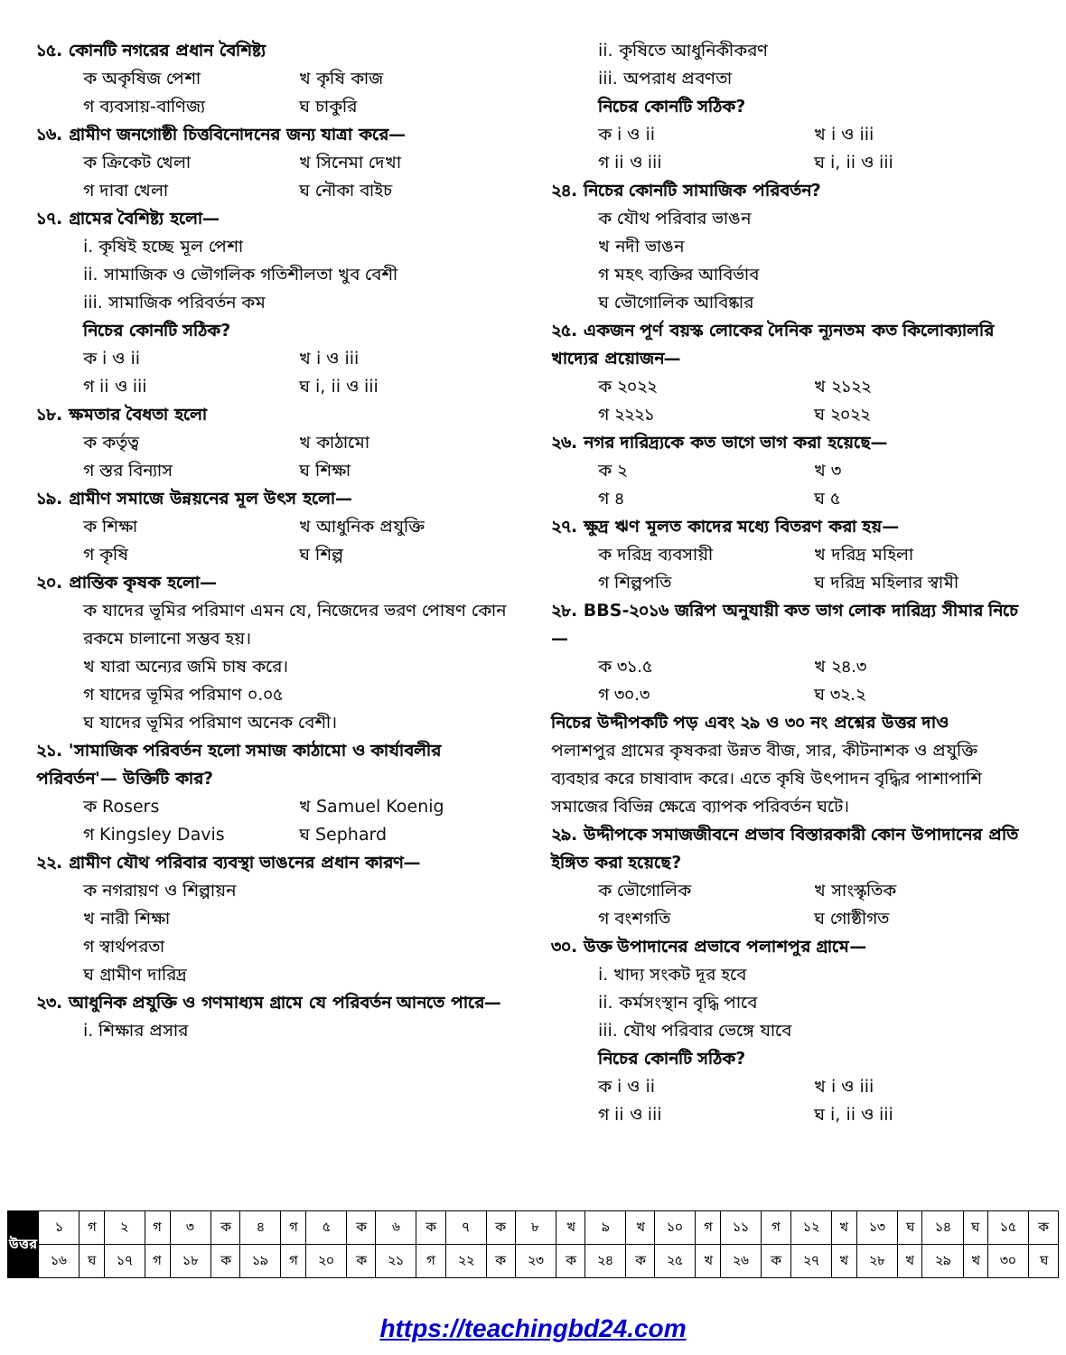১৫. কোনটি নগরের প্রধান বৈশিষ্ট্য
ক অকৃষিজ পেশা খ কৃষি কাজ
গ ব্যবসায়-বাণিজ্য ঘ চাকুরি
১৬. গ্রামীণ জনগোষ্ঠী চিত্তবিনোদনের জন্য যাত্রা করে—
ক ক্রিকেট খেলা খ সিনেমা দেখা
গ দাবা খেলা ঘ নৌকা বাইচ
১৭. গ্রামের বৈশিষ্ট্য হলো—
i. কৃষিই হচ্ছে মূল পেশা
ii. সামাজিক ও ভৌগলিক গতিশীলতা খুব বেশী
iii. সামাজিক পরিবর্তন কম
নিচের কোনটি সঠিক?
ক i ও ii খ i ও iii
গ ii ও iii ঘ i, ii ও iii
১৮. ক্ষমতার বৈধতা হলো
ক কর্তৃত্ব খ কাঠামো
গ স্তর বিন্যাস ঘ শিক্ষা
১৯. গ্রামীণ সমাজে উন্নয়নের মূল উৎস হলো—
ক শিক্ষা খ আধুনিক প্রযুক্তি
গ কৃষি ঘ শিল্প
২০. প্রান্তিক কৃষক হলো—
ক যাদের ভূমির পরিমাণ এমন যে, নিজেদের ভরণ পোষণ কোন রকমে চালানো সম্ভব হয়।
খ যারা অন্যের জমি চাষ করে।
গ যাদের ভূমির পরিমাণ ০.০৫
ঘ যাদের ভূমির পরিমাণ অনেক বেশী।
২১. 'সামাজিক পরিবর্তন হলো সমাজ কাঠামো ও কার্যাবলীর পরিবর্তন'— উক্তিটি কার?
ক Rosers খ Samuel Koenig
গ Kingsley Davis ঘ Sephard
২২. গ্রামীণ যৌথ পরিবার ব্যবস্থা ভাঙনের প্রধান কারণ—
ক নগরায়ণ ও শিল্পায়ন
খ নারী শিক্ষা
গ স্বার্থপরতা
ঘ গ্রামীণ দারিদ্র
২৩. আধুনিক প্রযুক্তি ও গণমাধ্যম গ্রামে যে পরিবর্তন আনতে পারে—
i. শিক্ষার প্রসার
ii. কৃষিতে আধুনিকীকরণ
iii. অপরাধ প্রবণতা
নিচের কোনটি সঠিক?
ক i ও ii খ i ও iii
গ ii ও iii ঘ i, ii ও iii
২৪. নিচের কোনটি সামাজিক পরিবর্তন?
ক যৌথ পরিবার ভাঙন
খ নদী ভাঙন
গ মহৎ ব্যক্তির আবির্ভাব
ঘ ভৌগোলিক আবিষ্কার
২৫. একজন পূর্ণ বয়স্ক লোকের দৈনিক ন্যূনতম কত কিলোক্যালরি খাদ্যের প্রয়োজন—
ক ২০২২ খ ২১২২
গ ২২২১ ঘ ২০২২
২৬. নগর দারিদ্র্যকে কত ভাগে ভাগ করা হয়েছে—
ক ২ খ ৩
গ ৪ ঘ ৫
২৭. ক্ষুদ্র ঋণ মূলত কাদের মধ্যে বিতরণ করা হয়—
ক দরিদ্র ব্যবসায়ী খ দরিদ্র মহিলা
গ শিল্পপতি ঘ দরিদ্র মহিলার স্বামী
২৮. BBS-২০১৬ জরিপ অনুযায়ী কত ভাগ লোক দারিদ্র্য সীমার নিচে—
ক ৩১.৫ খ ২৪.৩
গ ৩০.৩ ঘ ৩২.২
নিচের উদ্দীপকটি পড় এবং ২৯ ও ৩০ নং প্রশ্নের উত্তর দাও
পলাশপুর গ্রামের কৃষকরা উন্নত বীজ, সার, কীটনাশক ও প্রযুক্তি ব্যবহার করে চাষাবাদ করে। এতে কৃষি উৎপাদন বৃদ্ধির পাশাপাশি সমাজের বিভিন্ন ক্ষেত্রে ব্যাপক পরিবর্তন ঘটে।
২৯. উদ্দীপকে সমাজজীবনে প্রভাব বিস্তারকারী কোন উপাদানের প্রতি ইঙ্গিত করা হয়েছে?
ক ভৌগোলিক খ সাংস্কৃতিক
গ বংশগতি ঘ গোষ্ঠীগত
৩০. উক্ত উপাদানের প্রভাবে পলাশপুর গ্রামে—
i. খাদ্য সংকট দূর হবে
ii. কর্মসংস্থান বৃদ্ধি পাবে
iii. যৌথ পরিবার ভেঙ্গে যাবে
নিচের কোনটি সঠিক?
ক i ও ii খ i ও iii
গ ii ও iii ঘ i, ii ও iii
| উত্তর | ১ | গ | ২ | গ | ৩ | ক | ৪ | গ | ৫ | ক | ৬ | ক | ৭ | ক | ৮ | খ | ৯ | খ | ১০ | গ | ১১ | গ | ১২ | খ | ১৩ | ঘ | ১৪ | ঘ | ১৫ | ক |
| | ১৬ | ঘ | ১৭ | গ | ১৮ | ক | ১৯ | গ | ২০ | ক | ২১ | গ | ২২ | ক | ২৩ | ক | ২৪ | ক | ২৫ | খ | ২৬ | ক | ২৭ | খ | ২৮ | খ | ২৯ | খ | ৩০ | ঘ |
https://teachingbd24.com